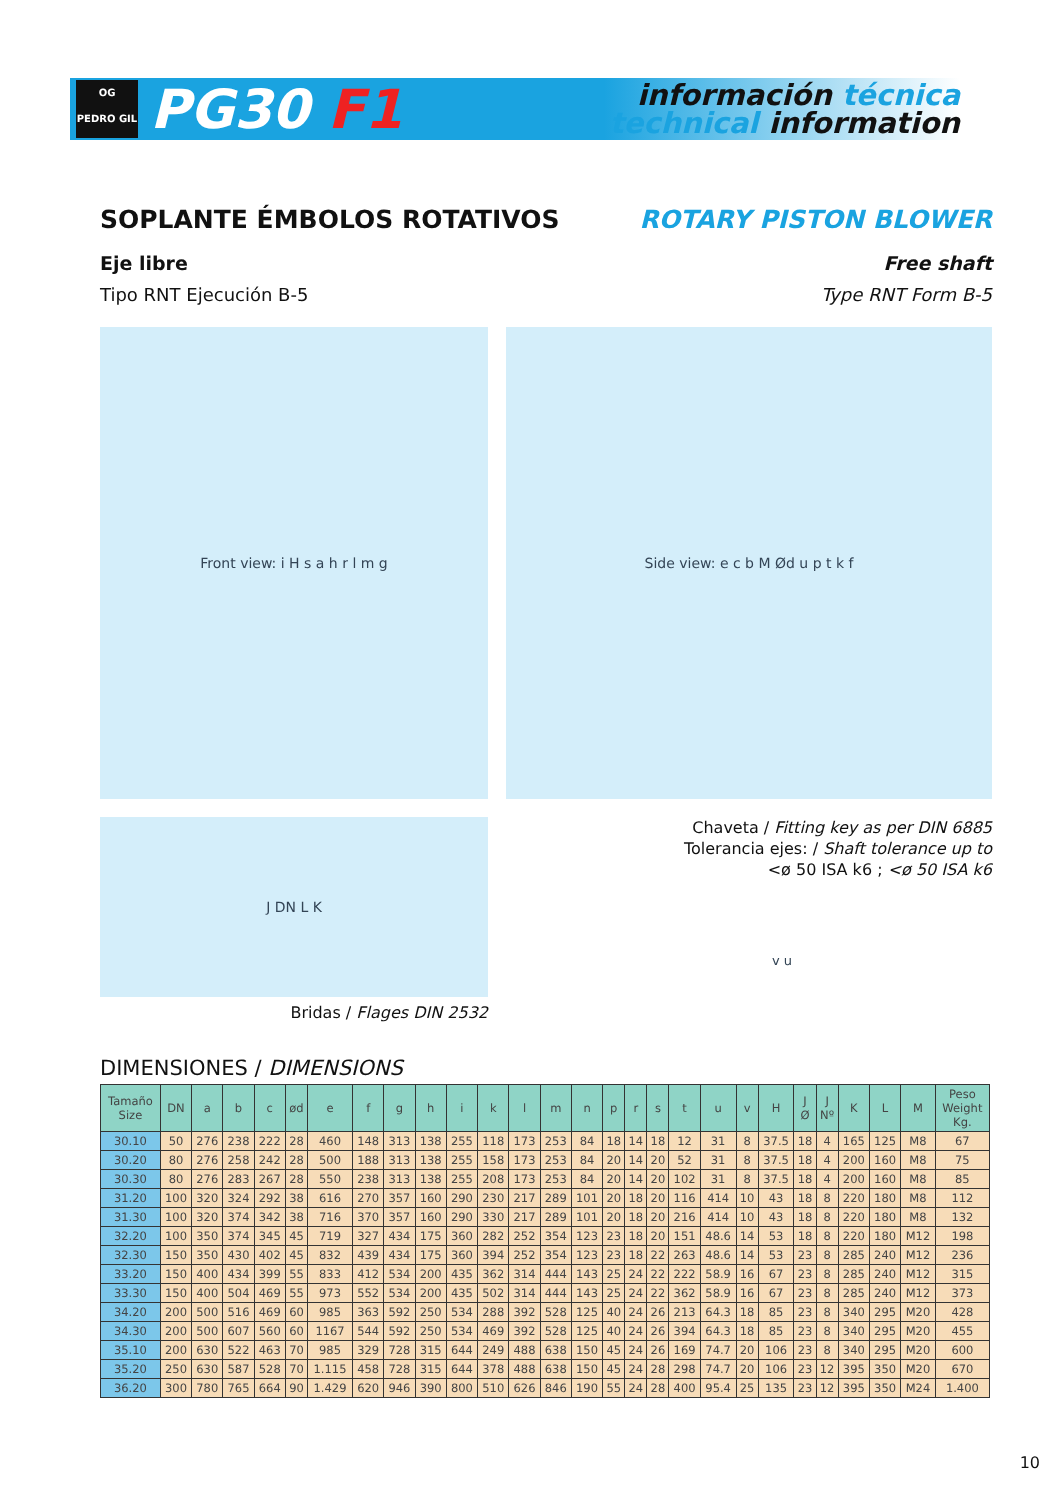OG
PEDRO GIL
PG30 F1
información técnica
technical information
SOPLANTE ÉMBOLOS ROTATIVOS ROTARY PISTON BLOWER
Eje libre Free shaft
Tipo RNT Ejecución B-5 Type RNT Form B-5
Front view: i H s a h r l m g Side view: e c b M Ød u p t k f
J DN L K
Bridas / Flages DIN 2532
Chaveta / Fitting key as per DIN 6885
Tolerancia ejes: / Shaft tolerance up to
<ø 50 ISA k6 ; <ø 50 ISA k6
v u
DIMENSIONES / DIMENSIONS
| Tamaño Size | DN | a | b | c | ød | e | f | g | h | i | k | l | m | n | p | r | s | t | u | v | H | J Ø | J Nº | K | L | M | Peso Weight Kg. |
| --- | --- | --- | --- | --- | --- | --- | --- | --- | --- | --- | --- | --- | --- | --- | --- | --- | --- | --- | --- | --- | --- | --- | --- | --- | --- | --- | --- |
| 30.10 | 50 | 276 | 238 | 222 | 28 | 460 | 148 | 313 | 138 | 255 | 118 | 173 | 253 | 84 | 18 | 14 | 18 | 12 | 31 | 8 | 37.5 | 18 | 4 | 165 | 125 | M8 | 67 |
| 30.20 | 80 | 276 | 258 | 242 | 28 | 500 | 188 | 313 | 138 | 255 | 158 | 173 | 253 | 84 | 20 | 14 | 20 | 52 | 31 | 8 | 37.5 | 18 | 4 | 200 | 160 | M8 | 75 |
| 30.30 | 80 | 276 | 283 | 267 | 28 | 550 | 238 | 313 | 138 | 255 | 208 | 173 | 253 | 84 | 20 | 14 | 20 | 102 | 31 | 8 | 37.5 | 18 | 4 | 200 | 160 | M8 | 85 |
| 31.20 | 100 | 320 | 324 | 292 | 38 | 616 | 270 | 357 | 160 | 290 | 230 | 217 | 289 | 101 | 20 | 18 | 20 | 116 | 414 | 10 | 43 | 18 | 8 | 220 | 180 | M8 | 112 |
| 31.30 | 100 | 320 | 374 | 342 | 38 | 716 | 370 | 357 | 160 | 290 | 330 | 217 | 289 | 101 | 20 | 18 | 20 | 216 | 414 | 10 | 43 | 18 | 8 | 220 | 180 | M8 | 132 |
| 32.20 | 100 | 350 | 374 | 345 | 45 | 719 | 327 | 434 | 175 | 360 | 282 | 252 | 354 | 123 | 23 | 18 | 20 | 151 | 48.6 | 14 | 53 | 18 | 8 | 220 | 180 | M12 | 198 |
| 32.30 | 150 | 350 | 430 | 402 | 45 | 832 | 439 | 434 | 175 | 360 | 394 | 252 | 354 | 123 | 23 | 18 | 22 | 263 | 48.6 | 14 | 53 | 23 | 8 | 285 | 240 | M12 | 236 |
| 33.20 | 150 | 400 | 434 | 399 | 55 | 833 | 412 | 534 | 200 | 435 | 362 | 314 | 444 | 143 | 25 | 24 | 22 | 222 | 58.9 | 16 | 67 | 23 | 8 | 285 | 240 | M12 | 315 |
| 33.30 | 150 | 400 | 504 | 469 | 55 | 973 | 552 | 534 | 200 | 435 | 502 | 314 | 444 | 143 | 25 | 24 | 22 | 362 | 58.9 | 16 | 67 | 23 | 8 | 285 | 240 | M12 | 373 |
| 34.20 | 200 | 500 | 516 | 469 | 60 | 985 | 363 | 592 | 250 | 534 | 288 | 392 | 528 | 125 | 40 | 24 | 26 | 213 | 64.3 | 18 | 85 | 23 | 8 | 340 | 295 | M20 | 428 |
| 34.30 | 200 | 500 | 607 | 560 | 60 | 1167 | 544 | 592 | 250 | 534 | 469 | 392 | 528 | 125 | 40 | 24 | 26 | 394 | 64.3 | 18 | 85 | 23 | 8 | 340 | 295 | M20 | 455 |
| 35.10 | 200 | 630 | 522 | 463 | 70 | 985 | 329 | 728 | 315 | 644 | 249 | 488 | 638 | 150 | 45 | 24 | 26 | 169 | 74.7 | 20 | 106 | 23 | 8 | 340 | 295 | M20 | 600 |
| 35.20 | 250 | 630 | 587 | 528 | 70 | 1.115 | 458 | 728 | 315 | 644 | 378 | 488 | 638 | 150 | 45 | 24 | 28 | 298 | 74.7 | 20 | 106 | 23 | 12 | 395 | 350 | M20 | 670 |
| 36.20 | 300 | 780 | 765 | 664 | 90 | 1.429 | 620 | 946 | 390 | 800 | 510 | 626 | 846 | 190 | 55 | 24 | 28 | 400 | 95.4 | 25 | 135 | 23 | 12 | 395 | 350 | M24 | 1.400 |
10